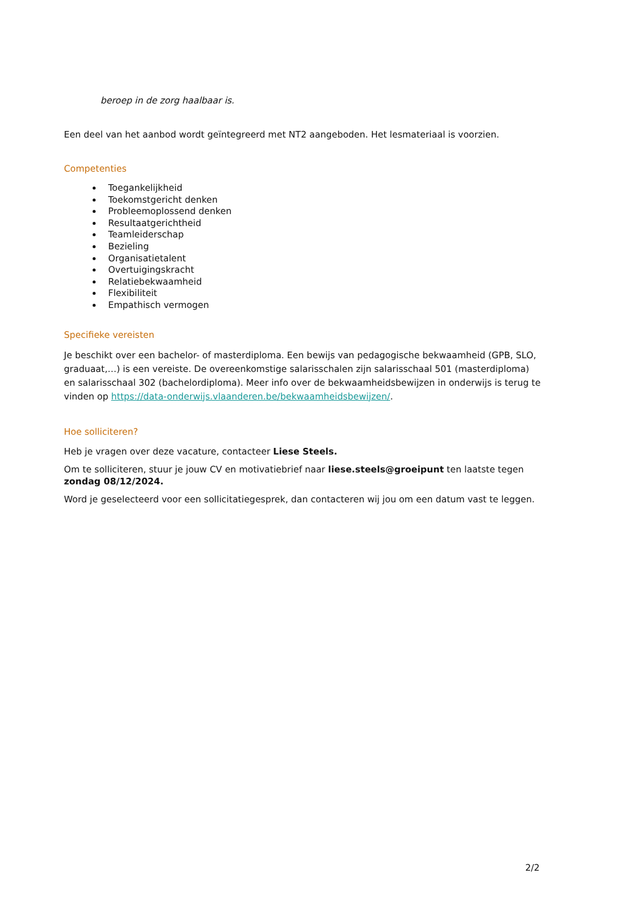beroep in de zorg haalbaar is.
Een deel van het aanbod wordt geïntegreerd met NT2 aangeboden. Het lesmateriaal is voorzien.
Competenties
Toegankelijkheid
Toekomstgericht denken
Probleemoplossend denken
Resultaatgerichtheid
Teamleiderschap
Bezieling
Organisatietalent
Overtuigingskracht
Relatiebekwaamheid
Flexibiliteit
Empathisch vermogen
Specifieke vereisten
Je beschikt over een bachelor- of masterdiploma. Een bewijs van pedagogische bekwaamheid (GPB, SLO, graduaat,…) is een vereiste. De overeenkomstige salarisschalen zijn salarisschaal 501 (masterdiploma) en salarisschaal 302 (bachelordiploma). Meer info over de bekwaamheidsbewijzen in onderwijs is terug te vinden op https://data-onderwijs.vlaanderen.be/bekwaamheidsbewijzen/.
Hoe solliciteren?
Heb je vragen over deze vacature, contacteer Liese Steels.
Om te solliciteren, stuur je jouw CV en motivatiebrief naar liese.steels@groeipunt ten laatste tegen zondag 08/12/2024.
Word je geselecteerd voor een sollicitatiegesprek, dan contacteren wij jou om een datum vast te leggen.
2/2